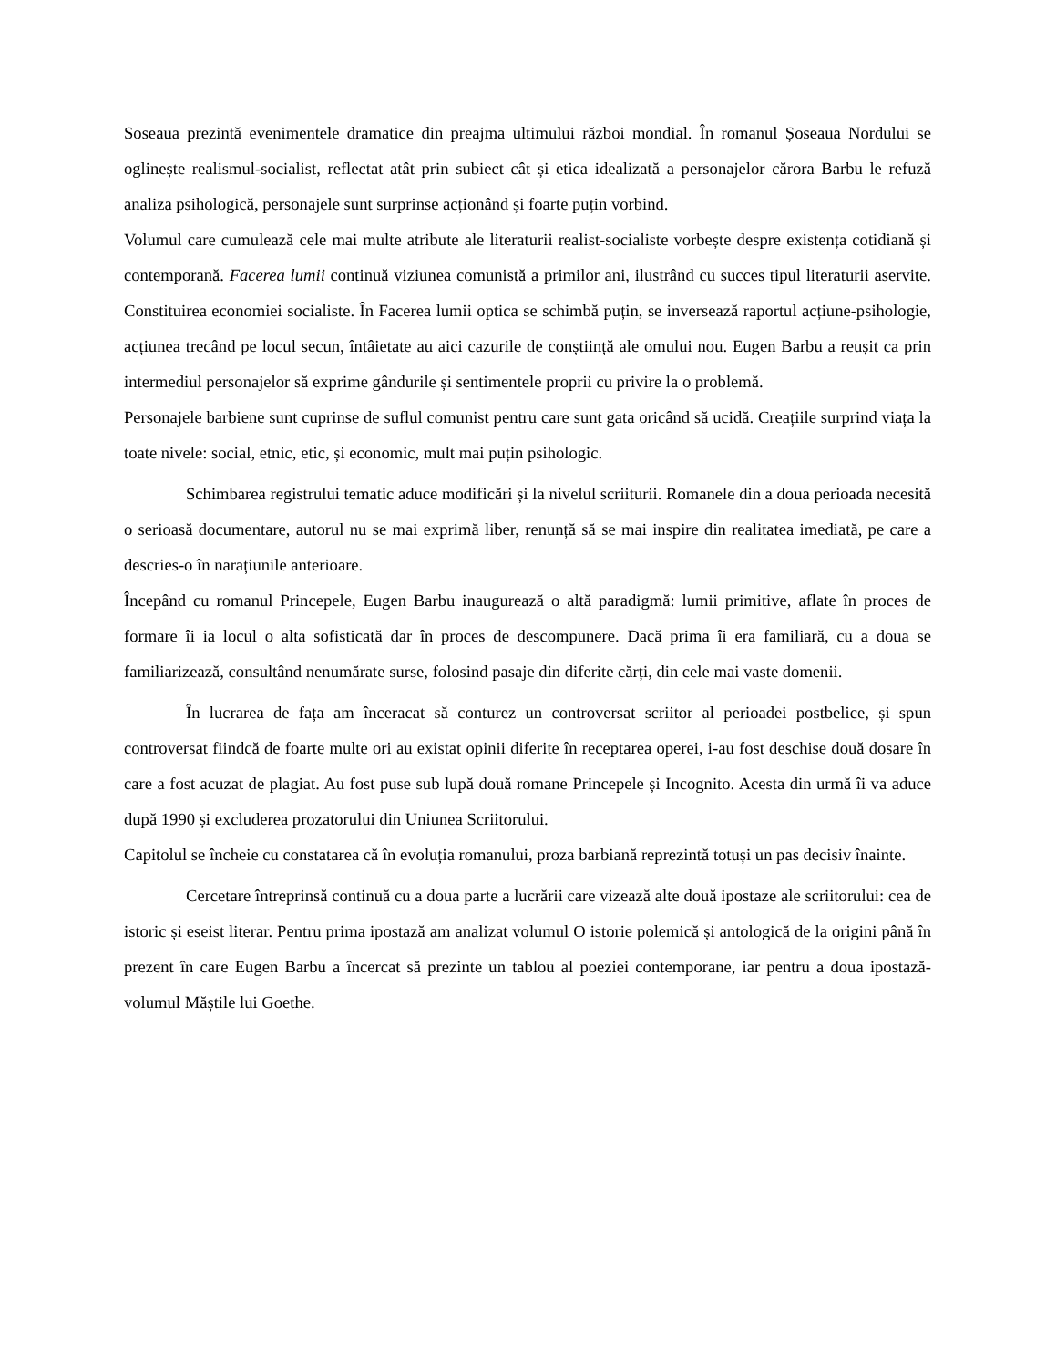Soseaua prezintă evenimentele dramatice din preajma ultimului război mondial. În romanul Șoseaua Nordului se oglinește realismul-socialist, reflectat atât prin subiect cât și etica idealizată a personajelor cărora Barbu le refuză analiza psihologică, personajele sunt surprinse acționând și foarte puțin vorbind.
Volumul care cumulează cele mai multe atribute ale literaturii realist-socialiste vorbește despre existența cotidiană și contemporană. Facerea lumii continuă viziunea comunistă a primilor ani, ilustrând cu succes tipul literaturii aservite. Constituirea economiei socialiste. În Facerea lumii optica se schimbă puțin, se inversează raportul acțiune-psihologie, acțiunea trecând pe locul secun, întâietate au aici cazurile de conștiință ale omului nou. Eugen Barbu a reușit ca prin intermediul personajelor să exprime gândurile și sentimentele proprii cu privire la o problemă.
Personajele barbiene sunt cuprinse de suflul comunist pentru care sunt gata oricând să ucidă. Creațiile surprind viața la toate nivele: social, etnic, etic, și economic, mult mai puțin psihologic.
Schimbarea registrului tematic aduce modificări și la nivelul scriiturii. Romanele din a doua perioada necesită o serioasă documentare, autorul nu se mai exprimă liber, renunță să se mai inspire din realitatea imediată, pe care a descries-o în narațiunile anterioare.
Începând cu romanul Princepele, Eugen Barbu inaugurează o altă paradigmă: lumii primitive, aflate în proces de formare îi ia locul o alta sofisticată dar în proces de descompunere. Dacă prima îi era familiară, cu a doua se familiarizează, consultând nenumărate surse, folosind pasaje din diferite cărți, din cele mai vaste domenii.
În lucrarea de fața am înceracat să conturez un controversat scriitor al perioadei postbelice, și spun controversat fiindcă de foarte multe ori au existat opinii diferite în receptarea operei, i-au fost deschise două dosare în care a fost acuzat de plagiat. Au fost puse sub lupă două romane Princepele și Incognito. Acesta din urmă îi va aduce după 1990 și excluderea prozatorului din Uniunea Scriitorului.
Capitolul se încheie cu constatarea că în evoluția romanului, proza barbiană reprezintă totuși un pas decisiv înainte.
Cercetare întreprinsă continuă cu a doua parte a lucrării care vizează alte două ipostaze ale scriitorului: cea de istoric și eseist literar. Pentru prima ipostază am analizat volumul O istorie polemică și antologică de la origini până în prezent în care Eugen Barbu a încercat să prezinte un tablou al poeziei contemporane, iar pentru a doua ipostază-volumul Măștile lui Goethe.